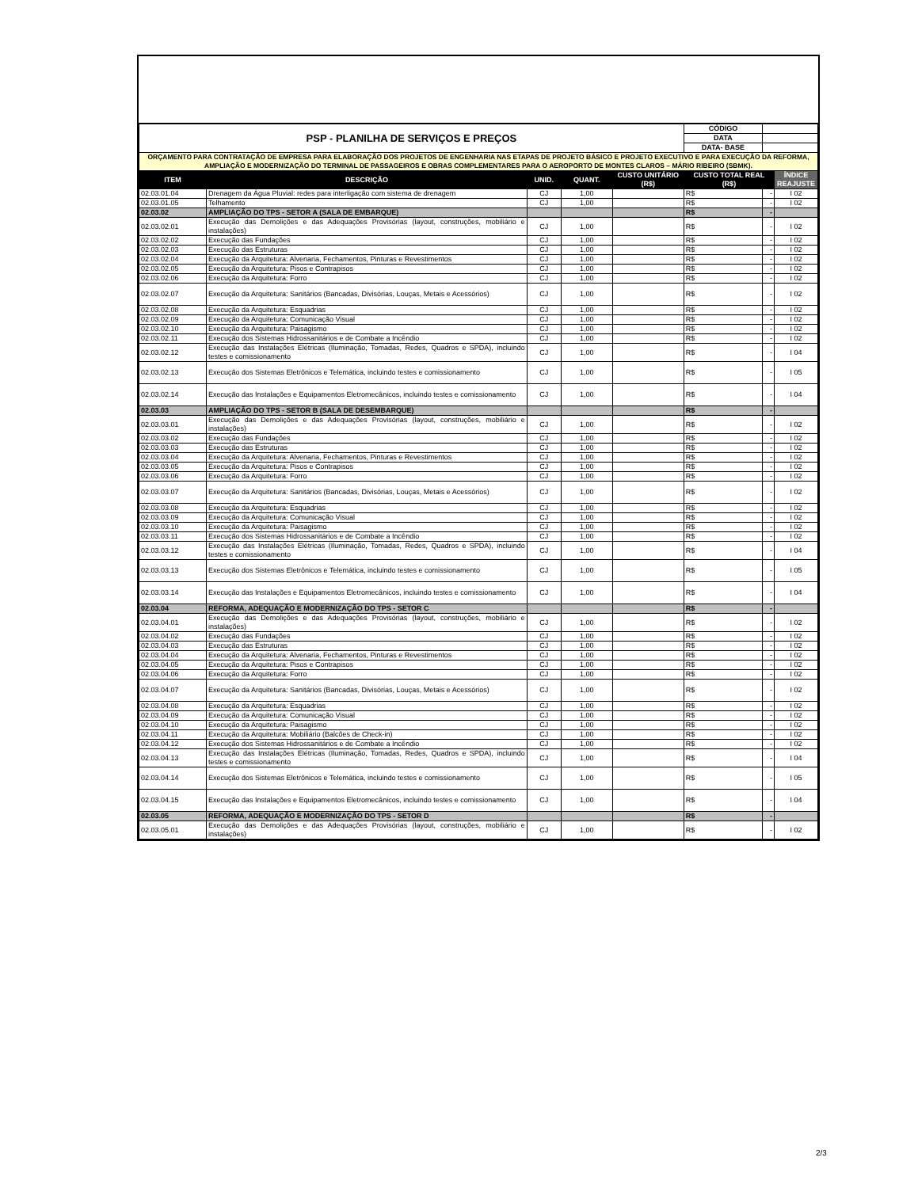| PSP - PLANILHA DE SERVIÇOS E PREÇOS | | | | | CÓDIGO | | |
| | | | | | DATA | | |
| | | | | | DATA- BASE | | |
| ORÇAMENTO PARA CONTRATAÇÃO DE EMPRESA PARA ELABORAÇÃO DOS PROJETOS DE ENGENHARIA NAS ETAPAS DE PROJETO BÁSICO E PROJETO EXECUTIVO E PARA EXECUÇÃO DA REFORMA, AMPLIAÇÃO E MODERNIZAÇÃO DO TERMINAL DE PASSAGEIROS E OBRAS COMPLEMENTARES PARA O AEROPORTO DE MONTES CLAROS – MÁRIO RIBEIRO (SBMK). | | | | | | | |
| ITEM | DESCRIÇÃO | UNID. | QUANT. | CUSTO UNITÁRIO (R$) | CUSTO TOTAL REAL (R$) | | ÍNDICE REAJUSTE |
| 02.03.01.04 | Drenagem da Água Pluvial: redes para interligação com sistema de drenagem | CJ | 1,00 | | R$ | - | I 02 |
| 02.03.01.05 | Telhamento | CJ | 1,00 | | R$ | - | I 02 |
| 02.03.02 | AMPLIAÇÃO DO TPS - SETOR A (SALA DE EMBARQUE) | | | | R$ | - | |
| 02.03.02.01 | Execução das Demolições e das Adequações Provisórias (layout, construções, mobiliário e instalações) | CJ | 1,00 | | R$ | - | I 02 |
| 02.03.02.02 | Execução das Fundações | CJ | 1,00 | | R$ | - | I 02 |
| 02.03.02.03 | Execução das Estruturas | CJ | 1,00 | | R$ | - | I 02 |
| 02.03.02.04 | Execução da Arquitetura: Alvenaria, Fechamentos, Pinturas e Revestimentos | CJ | 1,00 | | R$ | - | I 02 |
| 02.03.02.05 | Execução da Arquitetura: Pisos e Contrapisos | CJ | 1,00 | | R$ | - | I 02 |
| 02.03.02.06 | Execução da Arquitetura: Forro | CJ | 1,00 | | R$ | - | I 02 |
| 02.03.02.07 | Execução da Arquitetura: Sanitários (Bancadas, Divisórias, Louças, Metais e Acessórios) | CJ | 1,00 | | R$ | - | I 02 |
| 02.03.02.08 | Execução da Arquitetura: Esquadrias | CJ | 1,00 | | R$ | - | I 02 |
| 02.03.02.09 | Execução da Arquitetura: Comunicação Visual | CJ | 1,00 | | R$ | - | I 02 |
| 02.03.02.10 | Execução da Arquitetura: Paisagismo | CJ | 1,00 | | R$ | - | I 02 |
| 02.03.02.11 | Execução dos Sistemas Hidrossanitários e de Combate a Incêndio | CJ | 1,00 | | R$ | - | I 02 |
| 02.03.02.12 | Execução das Instalações Elétricas (Iluminação, Tomadas, Redes, Quadros e SPDA), incluindo testes e comissionamento | CJ | 1,00 | | R$ | - | I 04 |
| 02.03.02.13 | Execução dos Sistemas Eletrônicos e Telemática, incluindo testes e comissionamento | CJ | 1,00 | | R$ | - | I 05 |
| 02.03.02.14 | Execução das Instalações e Equipamentos Eletromecânicos, incluindo testes e comissionamento | CJ | 1,00 | | R$ | - | I 04 |
| 02.03.03 | AMPLIAÇÃO DO TPS - SETOR B (SALA DE DESEMBARQUE) | | | | R$ | - | |
| 02.03.03.01 | Execução das Demolições e das Adequações Provisórias (layout, construções, mobiliário e instalações) | CJ | 1,00 | | R$ | - | I 02 |
| 02.03.03.02 | Execução das Fundações | CJ | 1,00 | | R$ | - | I 02 |
| 02.03.03.03 | Execução das Estruturas | CJ | 1,00 | | R$ | - | I 02 |
| 02.03.03.04 | Execução da Arquitetura: Alvenaria, Fechamentos, Pinturas e Revestimentos | CJ | 1,00 | | R$ | - | I 02 |
| 02.03.03.05 | Execução da Arquitetura: Pisos e Contrapisos | CJ | 1,00 | | R$ | - | I 02 |
| 02.03.03.06 | Execução da Arquitetura: Forro | CJ | 1,00 | | R$ | - | I 02 |
| 02.03.03.07 | Execução da Arquitetura: Sanitários (Bancadas, Divisórias, Louças, Metais e Acessórios) | CJ | 1,00 | | R$ | - | I 02 |
| 02.03.03.08 | Execução da Arquitetura: Esquadrias | CJ | 1,00 | | R$ | - | I 02 |
| 02.03.03.09 | Execução da Arquitetura: Comunicação Visual | CJ | 1,00 | | R$ | - | I 02 |
| 02.03.03.10 | Execução da Arquitetura: Paisagismo | CJ | 1,00 | | R$ | - | I 02 |
| 02.03.03.11 | Execução dos Sistemas Hidrossanitários e de Combate a Incêndio | CJ | 1,00 | | R$ | - | I 02 |
| 02.03.03.12 | Execução das Instalações Elétricas (Iluminação, Tomadas, Redes, Quadros e SPDA), incluindo testes e comissionamento | CJ | 1,00 | | R$ | - | I 04 |
| 02.03.03.13 | Execução dos Sistemas Eletrônicos e Telemática, incluindo testes e comissionamento | CJ | 1,00 | | R$ | - | I 05 |
| 02.03.03.14 | Execução das Instalações e Equipamentos Eletromecânicos, incluindo testes e comissionamento | CJ | 1,00 | | R$ | - | I 04 |
| 02.03.04 | REFORMA, ADEQUAÇÃO E MODERNIZAÇÃO DO TPS - SETOR C | | | | R$ | - | |
| 02.03.04.01 | Execução das Demolições e das Adequações Provisórias (layout, construções, mobiliário e instalações) | CJ | 1,00 | | R$ | - | I 02 |
| 02.03.04.02 | Execução das Fundações | CJ | 1,00 | | R$ | - | I 02 |
| 02.03.04.03 | Execução das Estruturas | CJ | 1,00 | | R$ | - | I 02 |
| 02.03.04.04 | Execução da Arquitetura: Alvenaria, Fechamentos, Pinturas e Revestimentos | CJ | 1,00 | | R$ | - | I 02 |
| 02.03.04.05 | Execução da Arquitetura: Pisos e Contrapisos | CJ | 1,00 | | R$ | - | I 02 |
| 02.03.04.06 | Execução da Arquitetura: Forro | CJ | 1,00 | | R$ | - | I 02 |
| 02.03.04.07 | Execução da Arquitetura: Sanitários (Bancadas, Divisórias, Louças, Metais e Acessórios) | CJ | 1,00 | | R$ | - | I 02 |
| 02.03.04.08 | Execução da Arquitetura: Esquadrias | CJ | 1,00 | | R$ | - | I 02 |
| 02.03.04.09 | Execução da Arquitetura: Comunicação Visual | CJ | 1,00 | | R$ | - | I 02 |
| 02.03.04.10 | Execução da Arquitetura: Paisagismo | CJ | 1,00 | | R$ | - | I 02 |
| 02.03.04.11 | Execução da Arquitetura: Mobiliário (Balcões de Check-in) | CJ | 1,00 | | R$ | - | I 02 |
| 02.03.04.12 | Execução dos Sistemas Hidrossanitários e de Combate a Incêndio | CJ | 1,00 | | R$ | - | I 02 |
| 02.03.04.13 | Execução das Instalações Elétricas (Iluminação, Tomadas, Redes, Quadros e SPDA), incluindo testes e comissionamento | CJ | 1,00 | | R$ | - | I 04 |
| 02.03.04.14 | Execução dos Sistemas Eletrônicos e Telemática, incluindo testes e comissionamento | CJ | 1,00 | | R$ | - | I 05 |
| 02.03.04.15 | Execução das Instalações e Equipamentos Eletromecânicos, incluindo testes e comissionamento | CJ | 1,00 | | R$ | - | I 04 |
| 02.03.05 | REFORMA, ADEQUAÇÃO E MODERNIZAÇÃO DO TPS - SETOR D | | | | R$ | - | |
| 02.03.05.01 | Execução das Demolições e das Adequações Provisórias (layout, construções, mobiliário e instalações) | CJ | 1,00 | | R$ | - | I 02 |
2/3